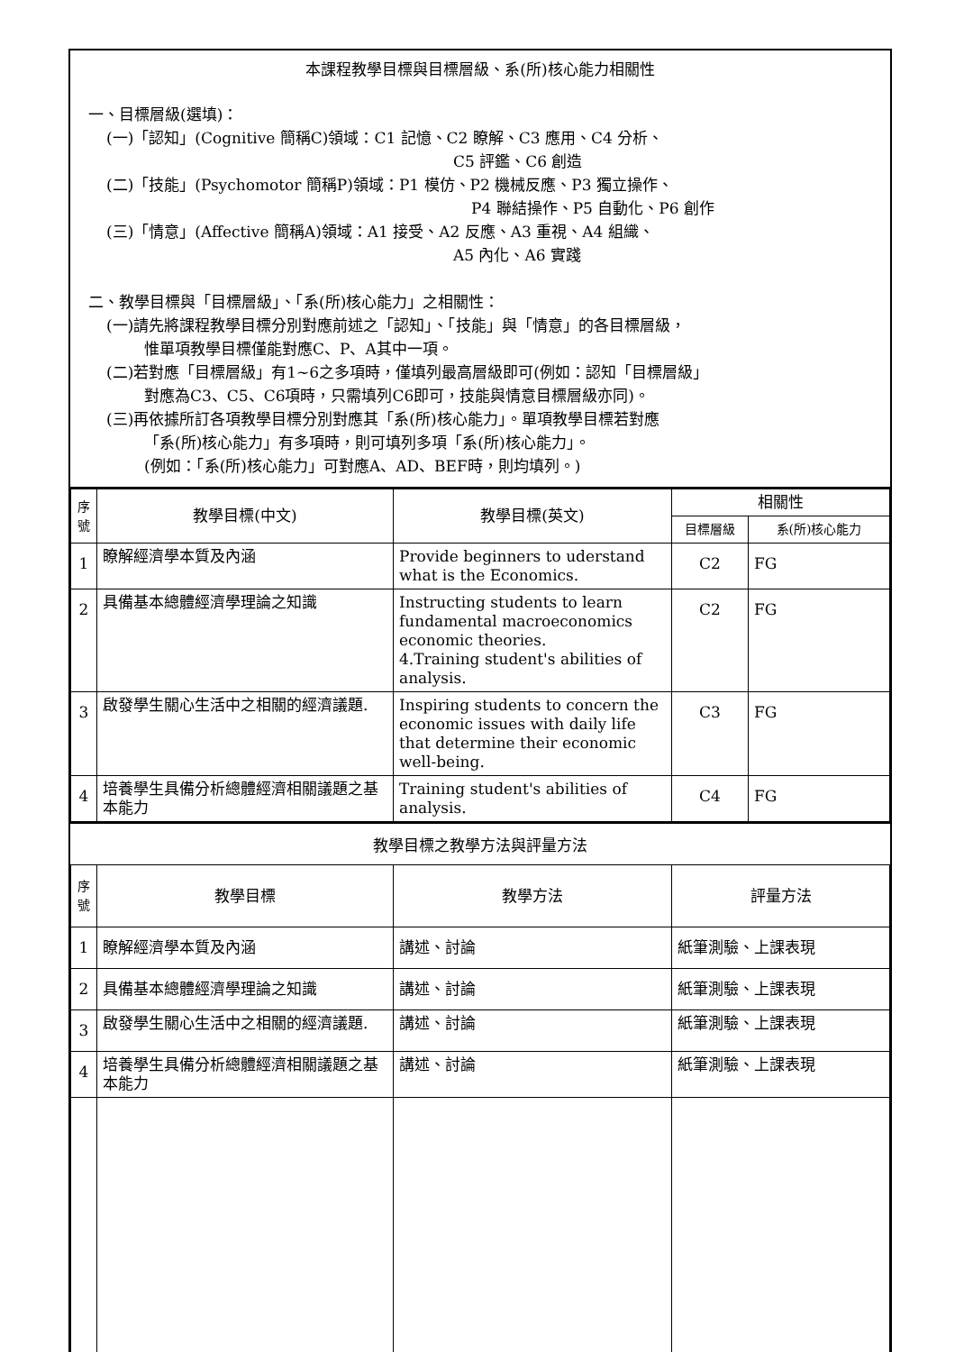本課程教學目標與目標層級、系(所)核心能力相關性
一、目標層級(選填)：
(一)「認知」(Cognitive 簡稱C)領域：C1 記憶、C2 瞭解、C3 應用、C4 分析、
C5 評鑑、C6 創造
(二)「技能」(Psychomotor 簡稱P)領域：P1 模仿、P2 機械反應、P3 獨立操作、
P4 聯結操作、P5 自動化、P6 創作
(三)「情意」(Affective 簡稱A)領域：A1 接受、A2 反應、A3 重視、A4 組織、
A5 內化、A6 實踐
二、教學目標與「目標層級」、「系(所)核心能力」之相關性：
(一)請先將課程教學目標分別對應前述之「認知」、「技能」與「情意」的各目標層級，
惟單項教學目標僅能對應C、P、A其中一項。
(二)若對應「目標層級」有1~6之多項時，僅填列最高層級即可(例如：認知「目標層級」
對應為C3、C5、C6項時，只需填列C6即可，技能與情意目標層級亦同)。
(三)再依據所訂各項教學目標分別對應其「系(所)核心能力」。單項教學目標若對應
「系(所)核心能力」有多項時，則可填列多項「系(所)核心能力」。
(例如：「系(所)核心能力」可對應A、AD、BEF時，則均填列。)
| 序號 | 教學目標(中文) | 教學目標(英文) | 相關性 | |
| --- | --- | --- | --- | --- |
| | | | 目標層級 | 系(所)核心能力 |
| 1 | 瞭解經濟學本質及內涵 | Provide beginners to uderstand what is the Economics. | C2 | FG |
| 2 | 具備基本總體經濟學理論之知識 | Instructing students to learn fundamental macroeconomics economic theories. 4.Training student's abilities of analysis. | C2 | FG |
| 3 | 啟發學生關心生活中之相關的經濟議題. | Inspiring students to concern the economic issues with daily life that determine their economic well-being. | C3 | FG |
| 4 | 培養學生具備分析總體經濟相關議題之基本能力 | Training student's abilities of analysis. | C4 | FG |
教學目標之教學方法與評量方法
| 序號 | 教學目標 | 教學方法 | 評量方法 |
| --- | --- | --- | --- |
| 1 | 瞭解經濟學本質及內涵 | 講述、討論 | 紙筆測驗、上課表現 |
| 2 | 具備基本總體經濟學理論之知識 | 講述、討論 | 紙筆測驗、上課表現 |
| 3 | 啟發學生關心生活中之相關的經濟議題. | 講述、討論 | 紙筆測驗、上課表現 |
| 4 | 培養學生具備分析總體經濟相關議題之基本能力 | 講述、討論 | 紙筆測驗、上課表現 |